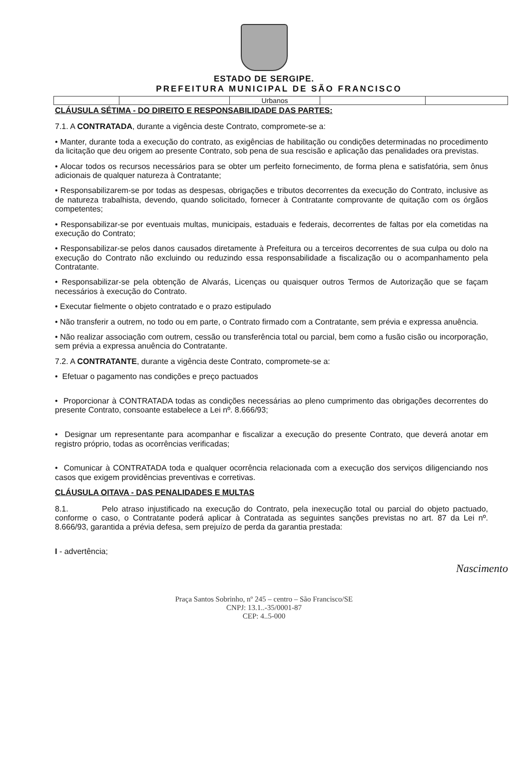ESTADO DE SERGIPE.
PREFEITURA MUNICIPAL DE SÃO FRANCISCO
| | | Urbanos | | |
CLÁUSULA SÉTIMA - DO DIREITO E RESPONSABILIDADE DAS PARTES:
7.1. A CONTRATADA, durante a vigência deste Contrato, compromete-se a:
• Manter, durante toda a execução do contrato, as exigências de habilitação ou condições determinadas no procedimento da licitação que deu origem ao presente Contrato, sob pena de sua rescisão e aplicação das penalidades ora previstas.
• Alocar todos os recursos necessários para se obter um perfeito fornecimento, de forma plena e satisfatória, sem ônus adicionais de qualquer natureza à Contratante;
• Responsabilizarem-se por todas as despesas, obrigações e tributos decorrentes da execução do Contrato, inclusive as de natureza trabalhista, devendo, quando solicitado, fornecer à Contratante comprovante de quitação com os órgãos competentes;
• Responsabilizar-se por eventuais multas, municipais, estaduais e federais, decorrentes de faltas por ela cometidas na execução do Contrato;
• Responsabilizar-se pelos danos causados diretamente à Prefeitura ou a terceiros decorrentes de sua culpa ou dolo na execução do Contrato não excluindo ou reduzindo essa responsabilidade a fiscalização ou o acompanhamento pela Contratante.
• Responsabilizar-se pela obtenção de Alvarás, Licenças ou quaisquer outros Termos de Autorização que se façam necessários à execução do Contrato.
• Executar fielmente o objeto contratado e o prazo estipulado
• Não transferir a outrem, no todo ou em parte, o Contrato firmado com a Contratante, sem prévia e expressa anuência.
• Não realizar associação com outrem, cessão ou transferência total ou parcial, bem como a fusão cisão ou incorporação, sem prévia a expressa anuência do Contratante.
7.2. A CONTRATANTE, durante a vigência deste Contrato, compromete-se a:
• Efetuar o pagamento nas condições e preço pactuados
• Proporcionar à CONTRATADA todas as condições necessárias ao pleno cumprimento das obrigações decorrentes do presente Contrato, consoante estabelece a Lei nº. 8.666/93;
• Designar um representante para acompanhar e fiscalizar a execução do presente Contrato, que deverá anotar em registro próprio, todas as ocorrências verificadas;
• Comunicar à CONTRATADA toda e qualquer ocorrência relacionada com a execução dos serviços diligenciando nos casos que exigem providências preventivas e corretivas.
CLÁUSULA OITAVA - DAS PENALIDADES E MULTAS
8.1. Pelo atraso injustificado na execução do Contrato, pela inexecução total ou parcial do objeto pactuado, conforme o caso, o Contratante poderá aplicar à Contratada as seguintes sanções previstas no art. 87 da Lei nº. 8.666/93, garantida a prévia defesa, sem prejuízo de perda da garantia prestada:
I - advertência;
Nascimento
Praça Santos Sobrinho, nº 245 – centro – São Francisco/SE
CNPJ: 13.1..-35/0001-87
CEP: 4..5-000